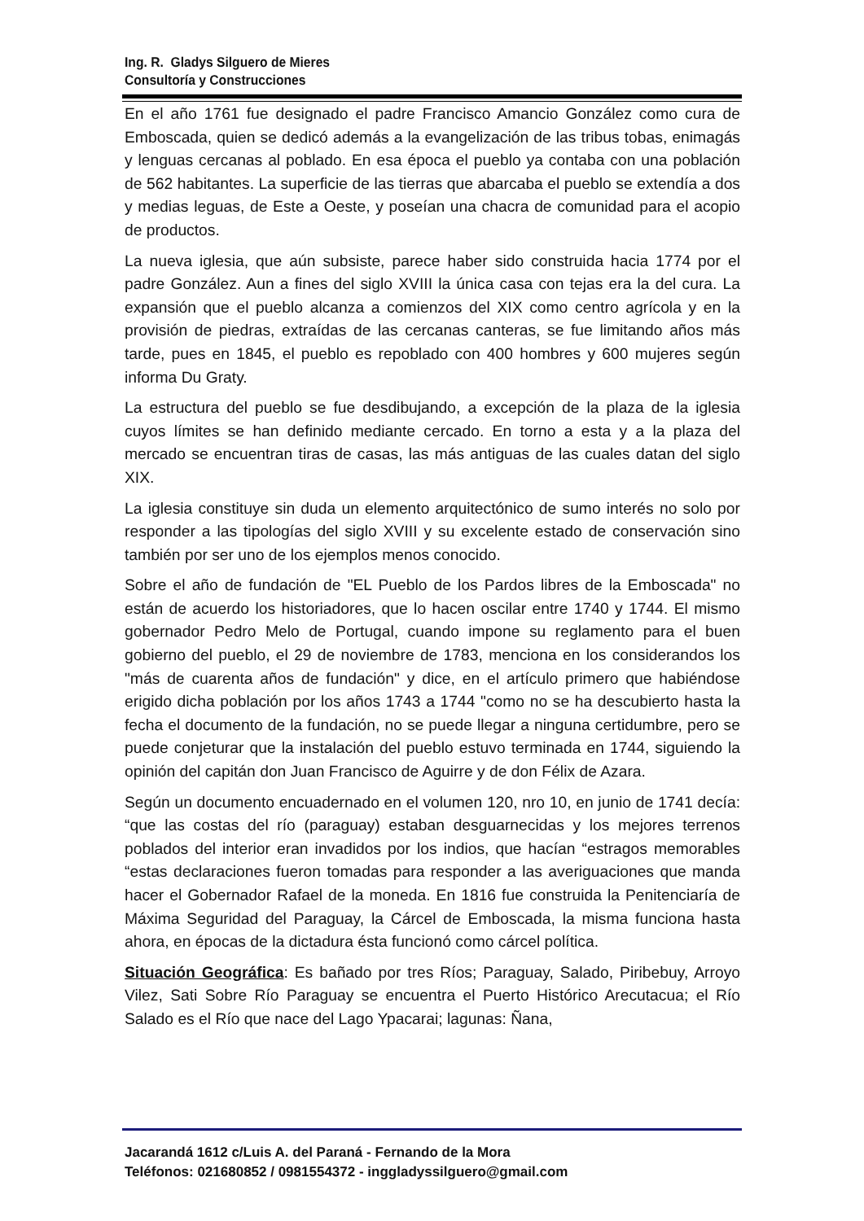Ing. R. Gladys Silguero de Mieres
Consultoría y Construcciones
En el año 1761 fue designado el padre Francisco Amancio González como cura de Emboscada, quien se dedicó además a la evangelización de las tribus tobas, enimagás y lenguas cercanas al poblado. En esa época el pueblo ya contaba con una población de 562 habitantes. La superficie de las tierras que abarcaba el pueblo se extendía a dos y medias leguas, de Este a Oeste, y poseían una chacra de comunidad para el acopio de productos.
La nueva iglesia, que aún subsiste, parece haber sido construida hacia 1774 por el padre González. Aun a fines del siglo XVIII la única casa con tejas era la del cura. La expansión que el pueblo alcanza a comienzos del XIX como centro agrícola y en la provisión de piedras, extraídas de las cercanas canteras, se fue limitando años más tarde, pues en 1845, el pueblo es repoblado con 400 hombres y 600 mujeres según informa Du Graty.
La estructura del pueblo se fue desdibujando, a excepción de la plaza de la iglesia cuyos límites se han definido mediante cercado. En torno a esta y a la plaza del mercado se encuentran tiras de casas, las más antiguas de las cuales datan del siglo XIX.
La iglesia constituye sin duda un elemento arquitectónico de sumo interés no solo por responder a las tipologías del siglo XVIII y su excelente estado de conservación sino también por ser uno de los ejemplos menos conocido.
Sobre el año de fundación de "EL Pueblo de los Pardos libres de la Emboscada" no están de acuerdo los historiadores, que lo hacen oscilar entre 1740 y 1744. El mismo gobernador Pedro Melo de Portugal, cuando impone su reglamento para el buen gobierno del pueblo, el 29 de noviembre de 1783, menciona en los considerandos los "más de cuarenta años de fundación" y dice, en el artículo primero que habiéndose erigido dicha población por los años 1743 a 1744 "como no se ha descubierto hasta la fecha el documento de la fundación, no se puede llegar a ninguna certidumbre, pero se puede conjeturar que la instalación del pueblo estuvo terminada en 1744, siguiendo la opinión del capitán don Juan Francisco de Aguirre y de don Félix de Azara.
Según un documento encuadernado en el volumen 120, nro 10, en junio de 1741 decía: “que las costas del río (paraguay) estaban desguarnecidas y los mejores terrenos poblados del interior eran invadidos por los indios, que hacían “estragos memorables “estas declaraciones fueron tomadas para responder a las averiguaciones que manda hacer el Gobernador Rafael de la moneda. En 1816 fue construida la Penitenciaría de Máxima Seguridad del Paraguay, la Cárcel de Emboscada, la misma funciona hasta ahora, en épocas de la dictadura ésta funcionó como cárcel política.
Situación Geográfica: Es bañado por tres Ríos; Paraguay, Salado, Piribebuy, Arroyo Vilez, Sati Sobre Río Paraguay se encuentra el Puerto Histórico Arecutacua; el Río Salado es el Río que nace del Lago Ypacarai; lagunas: Ñana,
Jacarandá 1612 c/Luis A. del Paraná - Fernando de la Mora
Teléfonos: 021680852 / 0981554372 - inggladyssilguero@gmail.com